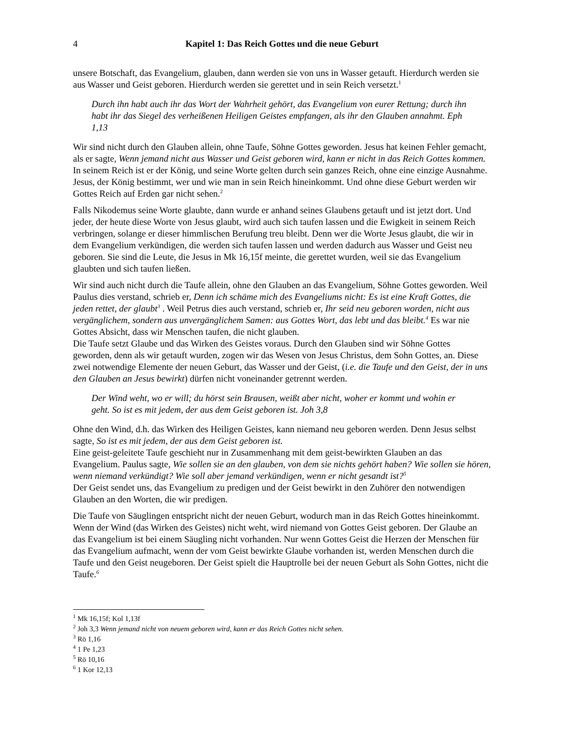4 Kapitel 1: Das Reich Gottes und die neue Geburt
unsere Botschaft, das Evangelium, glauben, dann werden sie von uns in Wasser getauft. Hierdurch werden sie aus Wasser und Geist geboren. Hierdurch werden sie gerettet und in sein Reich versetzt.<sup>1</sup>
Durch ihn habt auch ihr das Wort der Wahrheit gehört, das Evangelium von eurer Rettung; durch ihn habt ihr das Siegel des verheißenen Heiligen Geistes empfangen, als ihr den Glauben annahmt. Eph 1,13
Wir sind nicht durch den Glauben allein, ohne Taufe, Söhne Gottes geworden. Jesus hat keinen Fehler gemacht, als er sagte, Wenn jemand nicht aus Wasser und Geist geboren wird, kann er nicht in das Reich Gottes kommen. In seinem Reich ist er der König, und seine Worte gelten durch sein ganzes Reich, ohne eine einzige Ausnahme. Jesus, der König bestimmt, wer und wie man in sein Reich hineinkommt. Und ohne diese Geburt werden wir Gottes Reich auf Erden gar nicht sehen.<sup>2</sup>
Falls Nikodemus seine Worte glaubte, dann wurde er anhand seines Glaubens getauft und ist jetzt dort. Und jeder, der heute diese Worte von Jesus glaubt, wird auch sich taufen lassen und die Ewigkeit in seinem Reich verbringen, solange er dieser himmlischen Berufung treu bleibt. Denn wer die Worte Jesus glaubt, die wir in dem Evangelium verkündigen, die werden sich taufen lassen und werden dadurch aus Wasser und Geist neu geboren. Sie sind die Leute, die Jesus in Mk 16,15f meinte, die gerettet wurden, weil sie das Evangelium glaubten und sich taufen ließen.
Wir sind auch nicht durch die Taufe allein, ohne den Glauben an das Evangelium, Söhne Gottes geworden. Weil Paulus dies verstand, schrieb er, Denn ich schäme mich des Evangeliums nicht: Es ist eine Kraft Gottes, die jeden rettet, der glaubt<sup>3</sup> . Weil Petrus dies auch verstand, schrieb er, Ihr seid neu geboren worden, nicht aus vergänglichem, sondern aus unvergänglichem Samen: aus Gottes Wort, das lebt und das bleibt.<sup>4</sup> Es war nie Gottes Absicht, dass wir Menschen taufen, die nicht glauben.
Die Taufe setzt Glaube und das Wirken des Geistes voraus. Durch den Glauben sind wir Söhne Gottes geworden, denn als wir getauft wurden, zogen wir das Wesen von Jesus Christus, dem Sohn Gottes, an. Diese zwei notwendige Elemente der neuen Geburt, das Wasser und der Geist, (i.e. die Taufe und den Geist, der in uns den Glauben an Jesus bewirkt) dürfen nicht voneinander getrennt werden.
Der Wind weht, wo er will; du hörst sein Brausen, weißt aber nicht, woher er kommt und wohin er geht. So ist es mit jedem, der aus dem Geist geboren ist. Joh 3,8
Ohne den Wind, d.h. das Wirken des Heiligen Geistes, kann niemand neu geboren werden. Denn Jesus selbst sagte, So ist es mit jedem, der aus dem Geist geboren ist.
Eine geist-geleitete Taufe geschieht nur in Zusammenhang mit dem geist-bewirkten Glauben an das Evangelium. Paulus sagte, Wie sollen sie an den glauben, von dem sie nichts gehört haben? Wie sollen sie hören, wenn niemand verkündigt? Wie soll aber jemand verkündigen, wenn er nicht gesandt ist?<sup>5</sup>
Der Geist sendet uns, das Evangelium zu predigen und der Geist bewirkt in den Zuhörer den notwendigen Glauben an den Worten, die wir predigen.
Die Taufe von Säuglingen entspricht nicht der neuen Geburt, wodurch man in das Reich Gottes hineinkommt. Wenn der Wind (das Wirken des Geistes) nicht weht, wird niemand von Gottes Geist geboren. Der Glaube an das Evangelium ist bei einem Säugling nicht vorhanden. Nur wenn Gottes Geist die Herzen der Menschen für das Evangelium aufmacht, wenn der vom Geist bewirkte Glaube vorhanden ist, werden Menschen durch die Taufe und den Geist neugeboren. Der Geist spielt die Hauptrolle bei der neuen Geburt als Sohn Gottes, nicht die Taufe.<sup>6</sup>
<sup>1</sup> Mk 16,15f; Kol 1,13f
<sup>2</sup> Joh 3,3 Wenn jemand nicht von neuem geboren wird, kann er das Reich Gottes nicht sehen.
<sup>3</sup> Rö 1,16
<sup>4</sup> 1 Pe 1,23
<sup>5</sup> Rö 10,16
<sup>6</sup> 1 Kor 12,13